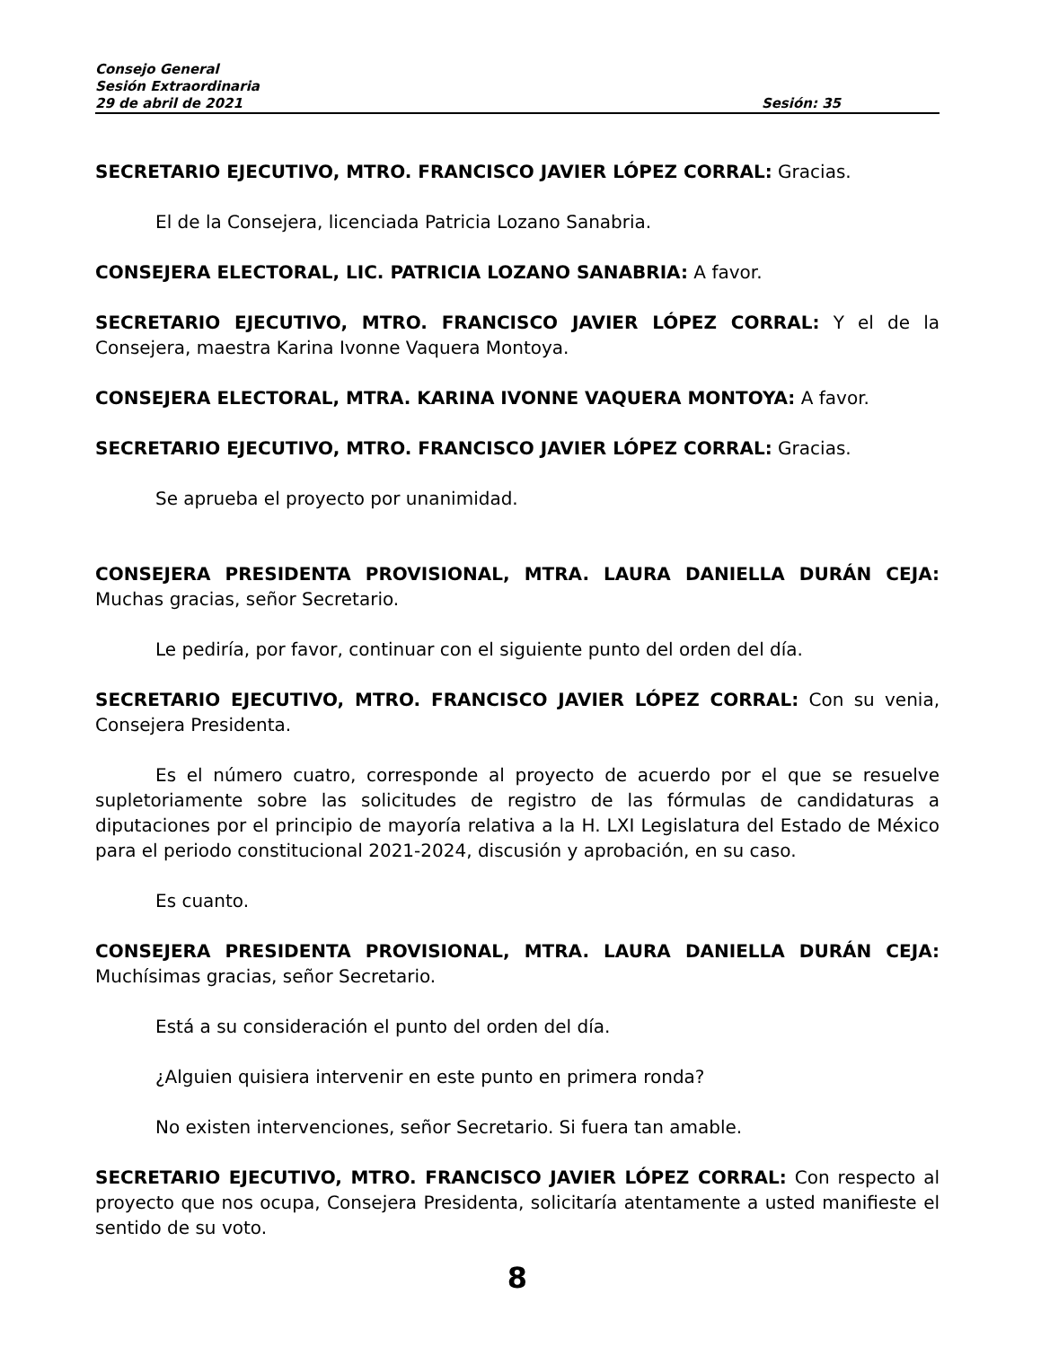Consejo General
Sesión Extraordinaria
29 de abril de 2021 Sesión: 35
SECRETARIO EJECUTIVO, MTRO. FRANCISCO JAVIER LÓPEZ CORRAL: Gracias.
El de la Consejera, licenciada Patricia Lozano Sanabria.
CONSEJERA ELECTORAL, LIC. PATRICIA LOZANO SANABRIA: A favor.
SECRETARIO EJECUTIVO, MTRO. FRANCISCO JAVIER LÓPEZ CORRAL: Y el de la Consejera, maestra Karina Ivonne Vaquera Montoya.
CONSEJERA ELECTORAL, MTRA. KARINA IVONNE VAQUERA MONTOYA: A favor.
SECRETARIO EJECUTIVO, MTRO. FRANCISCO JAVIER LÓPEZ CORRAL: Gracias.
Se aprueba el proyecto por unanimidad.
CONSEJERA PRESIDENTA PROVISIONAL, MTRA. LAURA DANIELLA DURÁN CEJA: Muchas gracias, señor Secretario.
Le pediría, por favor, continuar con el siguiente punto del orden del día.
SECRETARIO EJECUTIVO, MTRO. FRANCISCO JAVIER LÓPEZ CORRAL: Con su venia, Consejera Presidenta.
Es el número cuatro, corresponde al proyecto de acuerdo por el que se resuelve supletoriamente sobre las solicitudes de registro de las fórmulas de candidaturas a diputaciones por el principio de mayoría relativa a la H. LXI Legislatura del Estado de México para el periodo constitucional 2021-2024, discusión y aprobación, en su caso.
Es cuanto.
CONSEJERA PRESIDENTA PROVISIONAL, MTRA. LAURA DANIELLA DURÁN CEJA: Muchísimas gracias, señor Secretario.
Está a su consideración el punto del orden del día.
¿Alguien quisiera intervenir en este punto en primera ronda?
No existen intervenciones, señor Secretario. Si fuera tan amable.
SECRETARIO EJECUTIVO, MTRO. FRANCISCO JAVIER LÓPEZ CORRAL: Con respecto al proyecto que nos ocupa, Consejera Presidenta, solicitaría atentamente a usted manifieste el sentido de su voto.
8